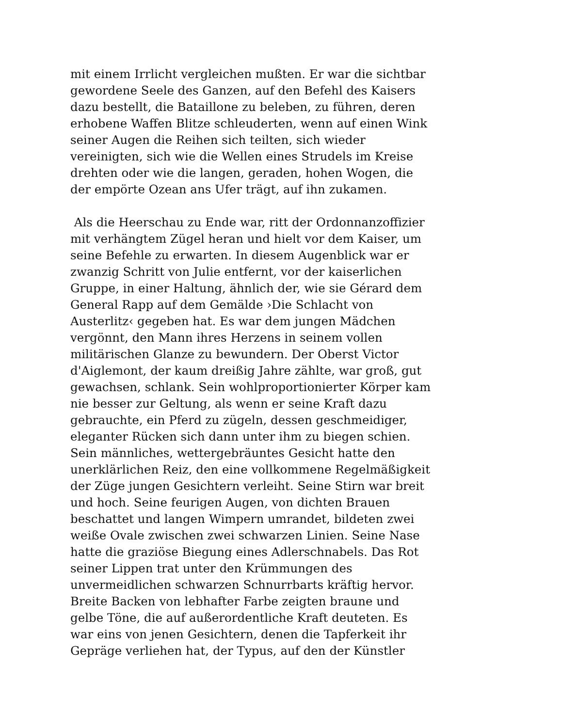mit einem Irrlicht vergleichen mußten. Er war die sichtbar
gewordene Seele des Ganzen, auf den Befehl des Kaisers
dazu bestellt, die Bataillone zu beleben, zu führen, deren
erhobene Waffen Blitze schleuderten, wenn auf einen Wink
seiner Augen die Reihen sich teilten, sich wieder
vereinigten, sich wie die Wellen eines Strudels im Kreise
drehten oder wie die langen, geraden, hohen Wogen, die
der empörte Ozean ans Ufer trägt, auf ihn zukamen.
Als die Heerschau zu Ende war, ritt der Ordonnanzoffizier
mit verhängtem Zügel heran und hielt vor dem Kaiser, um
seine Befehle zu erwarten. In diesem Augenblick war er
zwanzig Schritt von Julie entfernt, vor der kaiserlichen
Gruppe, in einer Haltung, ähnlich der, wie sie Gérard dem
General Rapp auf dem Gemälde ›Die Schlacht von
Austerlitz‹ gegeben hat. Es war dem jungen Mädchen
vergönnt, den Mann ihres Herzens in seinem vollen
militärischen Glanze zu bewundern. Der Oberst Victor
d'Aiglemont, der kaum dreißig Jahre zählte, war groß, gut
gewachsen, schlank. Sein wohlproportionierter Körper kam
nie besser zur Geltung, als wenn er seine Kraft dazu
gebrauchte, ein Pferd zu zügeln, dessen geschmeidiger,
eleganter Rücken sich dann unter ihm zu biegen schien.
Sein männliches, wettergebräuntes Gesicht hatte den
unerklärlichen Reiz, den eine vollkommene Regelmäßigkeit
der Züge jungen Gesichtern verleiht. Seine Stirn war breit
und hoch. Seine feurigen Augen, von dichten Brauen
beschattet und langen Wimpern umrandet, bildeten zwei
weiße Ovale zwischen zwei schwarzen Linien. Seine Nase
hatte die graziöse Biegung eines Adlerschnabels. Das Rot
seiner Lippen trat unter den Krümmungen des
unvermeidlichen schwarzen Schnurrbarts kräftig hervor.
Breite Backen von lebhafter Farbe zeigten braune und
gelbe Töne, die auf außerordentliche Kraft deuteten. Es
war eins von jenen Gesichtern, denen die Tapferkeit ihr
Gepräge verliehen hat, der Typus, auf den der Künstler